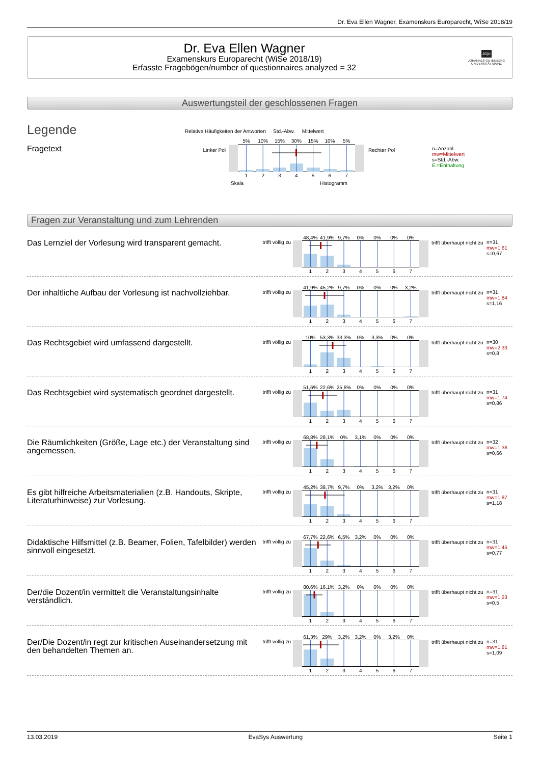Dr. Eva Ellen Wagner, Examenskurs Europarecht, WiSe 2018/19
Dr. Eva Ellen Wagner
Examenskurs Europarecht (WiSe 2018/19)
Erfasste Fragebögen/number of questionnaires analyzed = 32
JG|U
JOHANNES GUTENBERG UNIVERSITÄT MAINZ
Auswertungsteil der geschlossenen Fragen
Legende
Fragetext
Relative Häufigkeiten der Antworten Std.-Abw. Mittelwert
Linker Pol
5% 10% 15% 30% 15% 10% 5%
1234567
Rechter Pol
Skala Histogramm
n=Anzahl
mw=Mittelwert
s=Std.-Abw.
E.=Enthaltung
Fragen zur Veranstaltung und zum Lehrenden
Das Lernziel der Vorlesung wird transparent gemacht.
trifft völlig zu
48,4% 41,9% 9,7% 0% 0% 0% 0%
1234567
trifft überhaupt nicht zu
n=31
mw=1,61
s=0,67
Der inhaltliche Aufbau der Vorlesung ist nachvollziehbar.
trifft völlig zu
41,9% 45,2% 9,7% 0% 0% 0% 3,2%
1234567
trifft überhaupt nicht zu
n=31
mw=1,84
s=1,16
Das Rechtsgebiet wird umfassend dargestellt.
trifft völlig zu
10% 53,3% 33,3% 0% 3,3% 0% 0%
1234567
trifft überhaupt nicht zu
n=30
mw=2,33
s=0,8
Das Rechtsgebiet wird systematisch geordnet dargestellt.
trifft völlig zu
51,6% 22,6% 25,8% 0% 0% 0% 0%
1234567
trifft überhaupt nicht zu
n=31
mw=1,74
s=0,86
Die Räumlichkeiten (Größe, Lage etc.) der Veranstaltung sind angemessen.
trifft völlig zu
68,8% 28,1% 0% 3,1% 0% 0% 0%
1234567
trifft überhaupt nicht zu
n=32
mw=1,38
s=0,66
Es gibt hilfreiche Arbeitsmaterialien (z.B. Handouts, Skripte, Literaturhinweise) zur Vorlesung.
trifft völlig zu
45,2% 38,7% 9,7% 0% 3,2% 3,2% 0%
1234567
trifft überhaupt nicht zu
n=31
mw=1,87
s=1,18
Didaktische Hilfsmittel (z.B. Beamer, Folien, Tafelbilder) werden sinnvoll eingesetzt.
trifft völlig zu
67,7% 22,6% 6,5% 3,2% 0% 0% 0%
1234567
trifft überhaupt nicht zu
n=31
mw=1,45
s=0,77
Der/die Dozent/in vermittelt die Veranstaltungsinhalte verständlich.
trifft völlig zu
80,6% 16,1% 3,2% 0% 0% 0% 0%
1234567
trifft überhaupt nicht zu
n=31
mw=1,23
s=0,5
Der/Die Dozent/in regt zur kritischen Auseinandersetzung mit den behandelten Themen an.
trifft völlig zu
61,3% 29% 3,2% 3,2% 0% 3,2% 0%
1234567
trifft überhaupt nicht zu
n=31
mw=1,61
s=1,09
13.03.2019 EvaSys Auswertung Seite 1